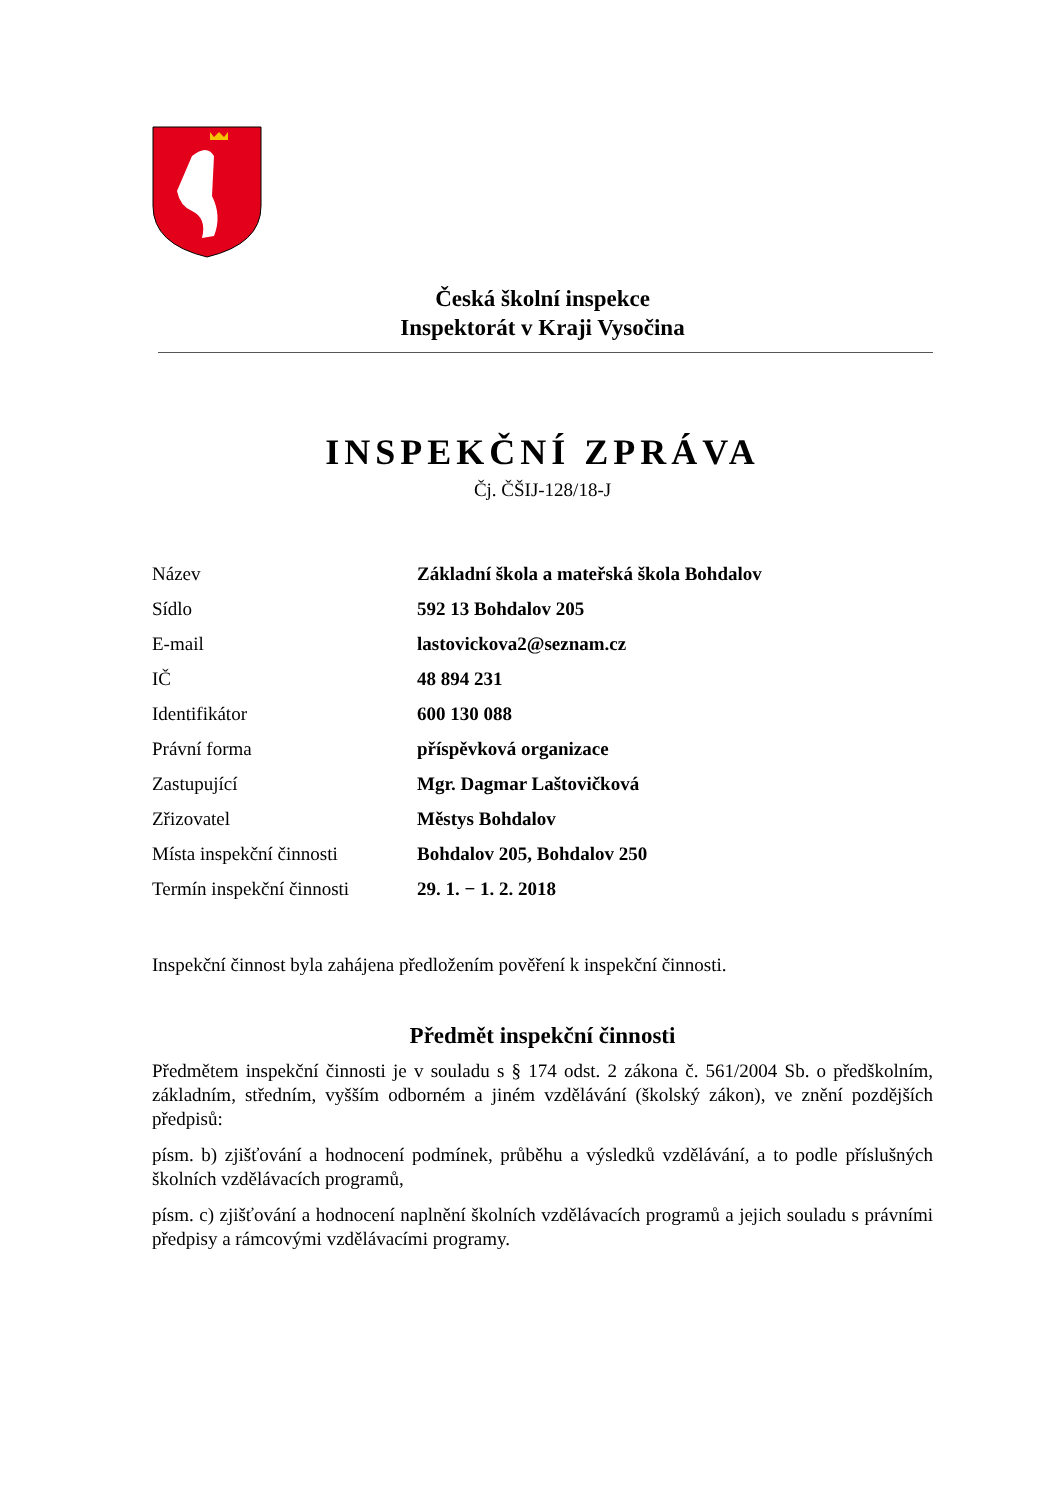Česká školní inspekce
Inspektorát v Kraji Vysočina
INSPEKČNÍ ZPRÁVA
Čj. ČŠIJ-128/18-J
| Název | Základní škola a mateřská škola Bohdalov |
| Sídlo | 592 13 Bohdalov 205 |
| E-mail | lastovickova2@seznam.cz |
| IČ | 48 894 231 |
| Identifikátor | 600 130 088 |
| Právní forma | příspěvková organizace |
| Zastupující | Mgr. Dagmar Laštovičková |
| Zřizovatel | Městys Bohdalov |
| Místa inspekční činnosti | Bohdalov 205, Bohdalov 250 |
| Termín inspekční činnosti | 29. 1. − 1. 2. 2018 |
Inspekční činnost byla zahájena předložením pověření k inspekční činnosti.
Předmět inspekční činnosti
Předmětem inspekční činnosti je v souladu s § 174 odst. 2 zákona č. 561/2004 Sb. o předškolním, základním, středním, vyšším odborném a jiném vzdělávání (školský zákon), ve znění pozdějších předpisů:
písm. b) zjišťování a hodnocení podmínek, průběhu a výsledků vzdělávání, a to podle příslušných školních vzdělávacích programů,
písm. c) zjišťování a hodnocení naplnění školních vzdělávacích programů a jejich souladu s právními předpisy a rámcovými vzdělávacími programy.